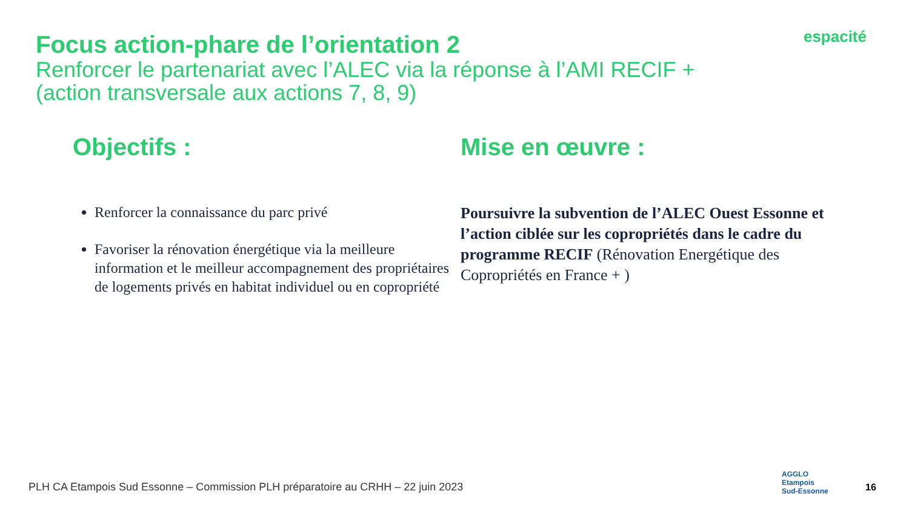Focus action-phare de l’orientation 2
Renforcer le partenariat avec l’ALEC via la réponse à l’AMI RECIF +
(action transversale aux actions 7, 8, 9)
espacité
Objectifs :
Renforcer la connaissance du parc privé
Favoriser la rénovation énergétique via la meilleure information et le meilleur accompagnement des propriétaires de logements privés en habitat individuel ou en copropriété
Mise en œuvre :
Poursuivre la subvention de l’ALEC Ouest Essonne et l’action ciblée sur les copropriétés dans le cadre du programme RECIF (Rénovation Energétique des Copropriétés en France + )
PLH CA Etampois Sud Essonne – Commission PLH préparatoire au CRHH – 22 juin 2023
AGGLO
Etampois
Sud-Essonne
16